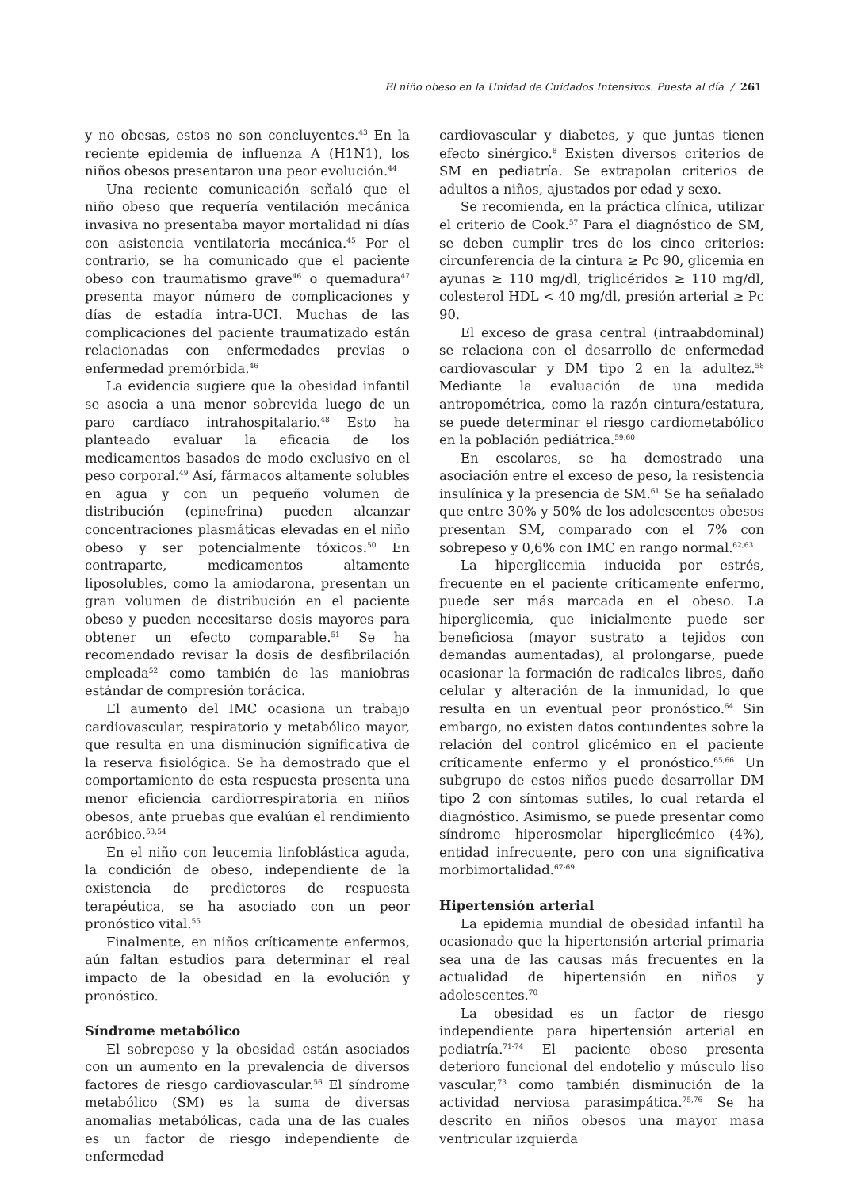El niño obeso en la Unidad de Cuidados Intensivos. Puesta al día / 261
y no obesas, estos no son concluyentes.<sup>43</sup> En la reciente epidemia de influenza A (H1N1), los niños obesos presentaron una peor evolución.<sup>44</sup>
Una reciente comunicación señaló que el niño obeso que requería ventilación mecánica invasiva no presentaba mayor mortalidad ni días con asistencia ventilatoria mecánica.<sup>45</sup> Por el contrario, se ha comunicado que el paciente obeso con traumatismo grave<sup>46</sup> o quemadura<sup>47</sup> presenta mayor número de complicaciones y días de estadía intra-UCI. Muchas de las complicaciones del paciente traumatizado están relacionadas con enfermedades previas o enfermedad premórbida.<sup>46</sup>
La evidencia sugiere que la obesidad infantil se asocia a una menor sobrevida luego de un paro cardíaco intrahospitalario.<sup>48</sup> Esto ha planteado evaluar la eficacia de los medicamentos basados de modo exclusivo en el peso corporal.<sup>49</sup> Así, fármacos altamente solubles en agua y con un pequeño volumen de distribución (epinefrina) pueden alcanzar concentraciones plasmáticas elevadas en el niño obeso y ser potencialmente tóxicos.<sup>50</sup> En contraparte, medicamentos altamente liposolubles, como la amiodarona, presentan un gran volumen de distribución en el paciente obeso y pueden necesitarse dosis mayores para obtener un efecto comparable.<sup>51</sup> Se ha recomendado revisar la dosis de desfibrilación empleada<sup>52</sup> como también de las maniobras estándar de compresión torácica.
El aumento del IMC ocasiona un trabajo cardiovascular, respiratorio y metabólico mayor, que resulta en una disminución significativa de la reserva fisiológica. Se ha demostrado que el comportamiento de esta respuesta presenta una menor eficiencia cardiorrespiratoria en niños obesos, ante pruebas que evalúan el rendimiento aeróbico.<sup>53,54</sup>
En el niño con leucemia linfoblástica aguda, la condición de obeso, independiente de la existencia de predictores de respuesta terapéutica, se ha asociado con un peor pronóstico vital.<sup>55</sup>
Finalmente, en niños críticamente enfermos, aún faltan estudios para determinar el real impacto de la obesidad en la evolución y pronóstico.
Síndrome metabólico
El sobrepeso y la obesidad están asociados con un aumento en la prevalencia de diversos factores de riesgo cardiovascular.<sup>56</sup> El síndrome metabólico (SM) es la suma de diversas anomalías metabólicas, cada una de las cuales es un factor de riesgo independiente de enfermedad
cardiovascular y diabetes, y que juntas tienen efecto sinérgico.<sup>8</sup> Existen diversos criterios de SM en pediatría. Se extrapolan criterios de adultos a niños, ajustados por edad y sexo.
Se recomienda, en la práctica clínica, utilizar el criterio de Cook.<sup>57</sup> Para el diagnóstico de SM, se deben cumplir tres de los cinco criterios: circunferencia de la cintura ≥ Pc 90, glicemia en ayunas ≥ 110 mg/dl, triglicéridos ≥ 110 mg/dl, colesterol HDL < 40 mg/dl, presión arterial ≥ Pc 90.
El exceso de grasa central (intraabdominal) se relaciona con el desarrollo de enfermedad cardiovascular y DM tipo 2 en la adultez.<sup>58</sup> Mediante la evaluación de una medida antropométrica, como la razón cintura/estatura, se puede determinar el riesgo cardiometabólico en la población pediátrica.<sup>59,60</sup>
En escolares, se ha demostrado una asociación entre el exceso de peso, la resistencia insulínica y la presencia de SM.<sup>61</sup> Se ha señalado que entre 30% y 50% de los adolescentes obesos presentan SM, comparado con el 7% con sobrepeso y 0,6% con IMC en rango normal.<sup>62,63</sup>
La hiperglicemia inducida por estrés, frecuente en el paciente críticamente enfermo, puede ser más marcada en el obeso. La hiperglicemia, que inicialmente puede ser beneficiosa (mayor sustrato a tejidos con demandas aumentadas), al prolongarse, puede ocasionar la formación de radicales libres, daño celular y alteración de la inmunidad, lo que resulta en un eventual peor pronóstico.<sup>64</sup> Sin embargo, no existen datos contundentes sobre la relación del control glicémico en el paciente críticamente enfermo y el pronóstico.<sup>65,66</sup> Un subgrupo de estos niños puede desarrollar DM tipo 2 con síntomas sutiles, lo cual retarda el diagnóstico. Asimismo, se puede presentar como síndrome hiperosmolar hiperglicémico (4%), entidad infrecuente, pero con una significativa morbimortalidad.<sup>67-69</sup>
Hipertensión arterial
La epidemia mundial de obesidad infantil ha ocasionado que la hipertensión arterial primaria sea una de las causas más frecuentes en la actualidad de hipertensión en niños y adolescentes.<sup>70</sup>
La obesidad es un factor de riesgo independiente para hipertensión arterial en pediatría.<sup>71-74</sup> El paciente obeso presenta deterioro funcional del endotelio y músculo liso vascular,<sup>73</sup> como también disminución de la actividad nerviosa parasimpática.<sup>75,76</sup> Se ha descrito en niños obesos una mayor masa ventricular izquierda